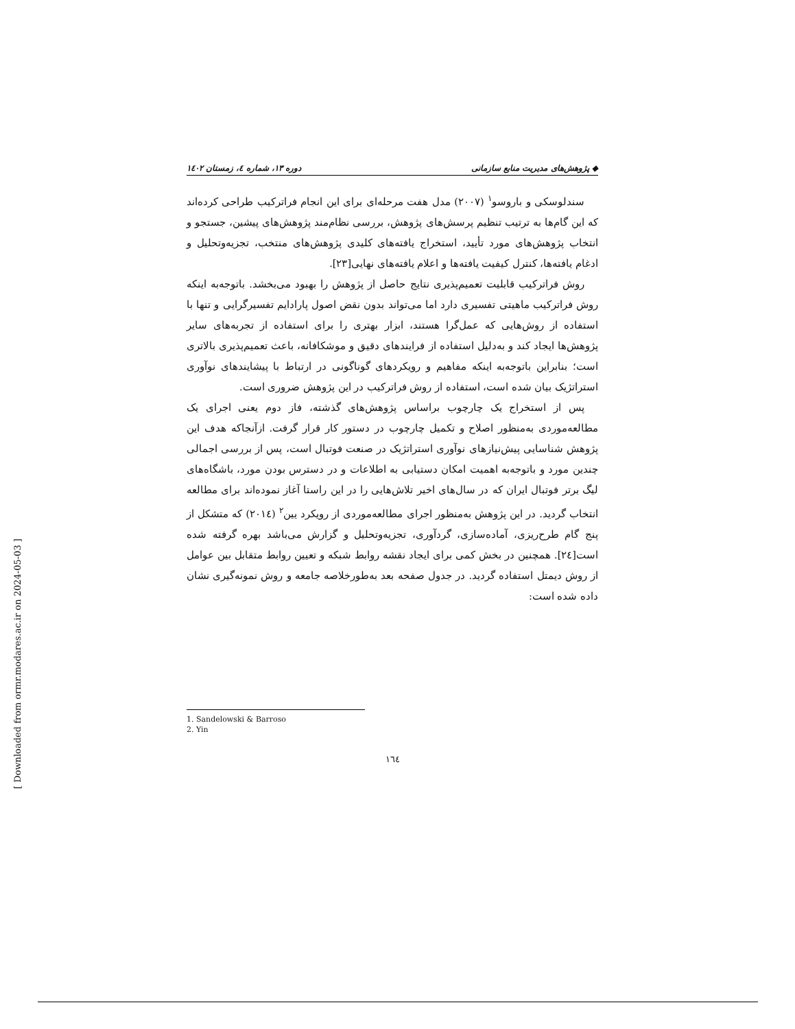◆ پژوهش‌های مدیریت منابع سازمانی دوره ۱۳، شماره ٤، زمستان ۱٤۰۲
سندلوسکی و باروسو<sup>۱</sup> (۲۰۰۷) مدل هفت مرحله‌ای برای این انجام فراترکیب طراحی کرده‌اند که این گام‌ها به ترتیب تنظیم پرسش‌های پژوهش، بررسی نظام‌مند پژوهش‌های پیشین، جستجو و انتخاب پژوهش‌های مورد تأیید، استخراج یافته‌های کلیدی پژوهش‌های منتخب، تجزیه‌وتحلیل و ادغام یافته‌ها، کنترل کیفیت یافته‌ها و اعلام یافته‌های نهایی[۲۳].
روش فراترکیب قابلیت تعمیم‌پذیری نتایج حاصل از پژوهش را بهبود می‌بخشد. باتوجه‌به اینکه روش فراترکیب ماهیتی تفسیری دارد اما می‌تواند بدون نقض اصول پارادایم تفسیرگرایی و تنها با استفاده از روش‌هایی که عمل‌گرا هستند، ابزار بهتری را برای استفاده از تجربه‌های سایر پژوهش‌ها ایجاد کند و به‌دلیل استفاده از فرایندهای دقیق و موشکافانه، باعث تعمیم‌پذیری بالاتری است؛ بنابراین باتوجه‌به اینکه مفاهیم و رویکردهای گوناگونی در ارتباط با پیشایندهای نوآوری استراتژیک بیان شده است، استفاده از روش فراترکیب در این پژوهش ضروری است.
پس از استخراج یک چارچوب براساس پژوهش‌های گذشته، فاز دوم یعنی اجرای یک مطالعه‌موردی به‌منظور اصلاح و تکمیل چارچوب در دستور کار قرار گرفت. ازآنجاکه هدف این پژوهش شناسایی پیش‌نیازهای نوآوری استراتژیک در صنعت فوتبال است، پس از بررسی اجمالی چندین مورد و باتوجه‌به اهمیت امکان دستیابی به اطلاعات و در دسترس بودن مورد، باشگاه‌های لیگ برتر فوتبال ایران که در سال‌های اخیر تلاش‌هایی را در این راستا آغاز نموده‌اند برای مطالعه انتخاب گردید. در این پژوهش به‌منظور اجرای مطالعه‌موردی از رویکرد یین<sup>۲</sup> (۲۰۱٤) که متشکل از پنج گام طرح‌ریزی، آماده‌سازی، گردآوری، تجزیه‌وتحلیل و گزارش می‌باشد بهره گرفته شده است[۲٤]. همچنین در بخش کمی برای ایجاد نقشه روابط شبکه و تعیین روابط متقابل بین عوامل از روش دیمتل استفاده گردید. در جدول صفحه بعد به‌طورخلاصه جامعه و روش نمونه‌گیری نشان داده شده است:
1. Sandelowski & Barroso
2. Yin
۱٦٤
[ Downloaded from ormr.modares.ac.ir on 2024-05-03 ]